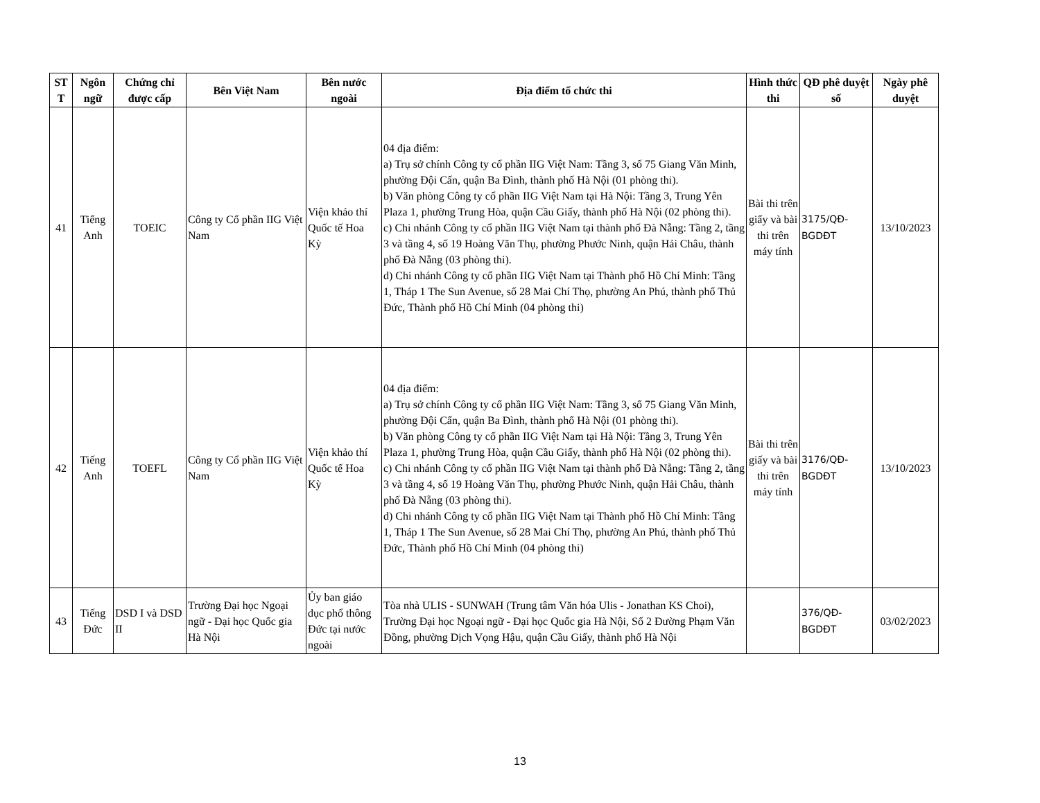| ST T | Ngôn ngữ | Chứng chỉ được cấp | Bên Việt Nam | Bên nước ngoài | Địa điểm tổ chức thi | Hình thức thi | QĐ phê duyệt số | Ngày phê duyệt |
| --- | --- | --- | --- | --- | --- | --- | --- | --- |
| 41 | Tiếng Anh | TOEIC | Công ty Cổ phần IIG Việt Nam | Viện khảo thí Quốc tế Hoa Kỳ | 04 địa điểm: a) Trụ sở chính Công ty cổ phần IIG Việt Nam: Tầng 3, số 75 Giang Văn Minh, phường Đội Cấn, quận Ba Đình, thành phố Hà Nội (01 phòng thi). b) Văn phòng Công ty cổ phần IIG Việt Nam tại Hà Nội: Tầng 3, Trung Yên Plaza 1, phường Trung Hòa, quận Cầu Giấy, thành phố Hà Nội (02 phòng thi). c) Chi nhánh Công ty cổ phần IIG Việt Nam tại thành phố Đà Nẵng: Tầng 2, tầng 3 và tầng 4, số 19 Hoàng Văn Thụ, phường Phước Ninh, quận Hải Châu, thành phố Đà Nẵng (03 phòng thi). d) Chi nhánh Công ty cổ phần IIG Việt Nam tại Thành phố Hồ Chí Minh: Tầng 1, Tháp 1 The Sun Avenue, số 28 Mai Chí Thọ, phường An Phú, thành phố Thủ Đức, Thành phố Hồ Chí Minh (04 phòng thi) | Bài thi trên giấy và bài thi trên máy tính | 3175/QĐ-BGDĐT | 13/10/2023 |
| 42 | Tiếng Anh | TOEFL | Công ty Cổ phần IIG Việt Nam | Viện khảo thí Quốc tế Hoa Kỳ | 04 địa điểm: a) Trụ sở chính Công ty cổ phần IIG Việt Nam: Tầng 3, số 75 Giang Văn Minh, phường Đội Cấn, quận Ba Đình, thành phố Hà Nội (01 phòng thi). b) Văn phòng Công ty cổ phần IIG Việt Nam tại Hà Nội: Tầng 3, Trung Yên Plaza 1, phường Trung Hòa, quận Cầu Giấy, thành phố Hà Nội (02 phòng thi). c) Chi nhánh Công ty cổ phần IIG Việt Nam tại thành phố Đà Nẵng: Tầng 2, tầng 3 và tầng 4, số 19 Hoàng Văn Thụ, phường Phước Ninh, quận Hải Châu, thành phố Đà Nẵng (03 phòng thi). d) Chi nhánh Công ty cổ phần IIG Việt Nam tại Thành phố Hồ Chí Minh: Tầng 1, Tháp 1 The Sun Avenue, số 28 Mai Chí Thọ, phường An Phú, thành phố Thủ Đức, Thành phố Hồ Chí Minh (04 phòng thi) | Bài thi trên giấy và bài thi trên máy tính | 3176/QĐ-BGDĐT | 13/10/2023 |
| 43 | Tiếng Đức | DSD I và DSD II | Trường Đại học Ngoại ngữ - Đại học Quốc gia Hà Nội | Ủy ban giáo dục phổ thông Đức tại nước ngoài | Tòa nhà ULIS - SUNWAH (Trung tâm Văn hóa Ulis - Jonathan KS Choi), Trường Đại học Ngoại ngữ - Đại học Quốc gia Hà Nội, Số 2 Đường Phạm Văn Đồng, phường Dịch Vọng Hậu, quận Cầu Giấy, thành phố Hà Nội | | 376/QĐ-BGDĐT | 03/02/2023 |
13